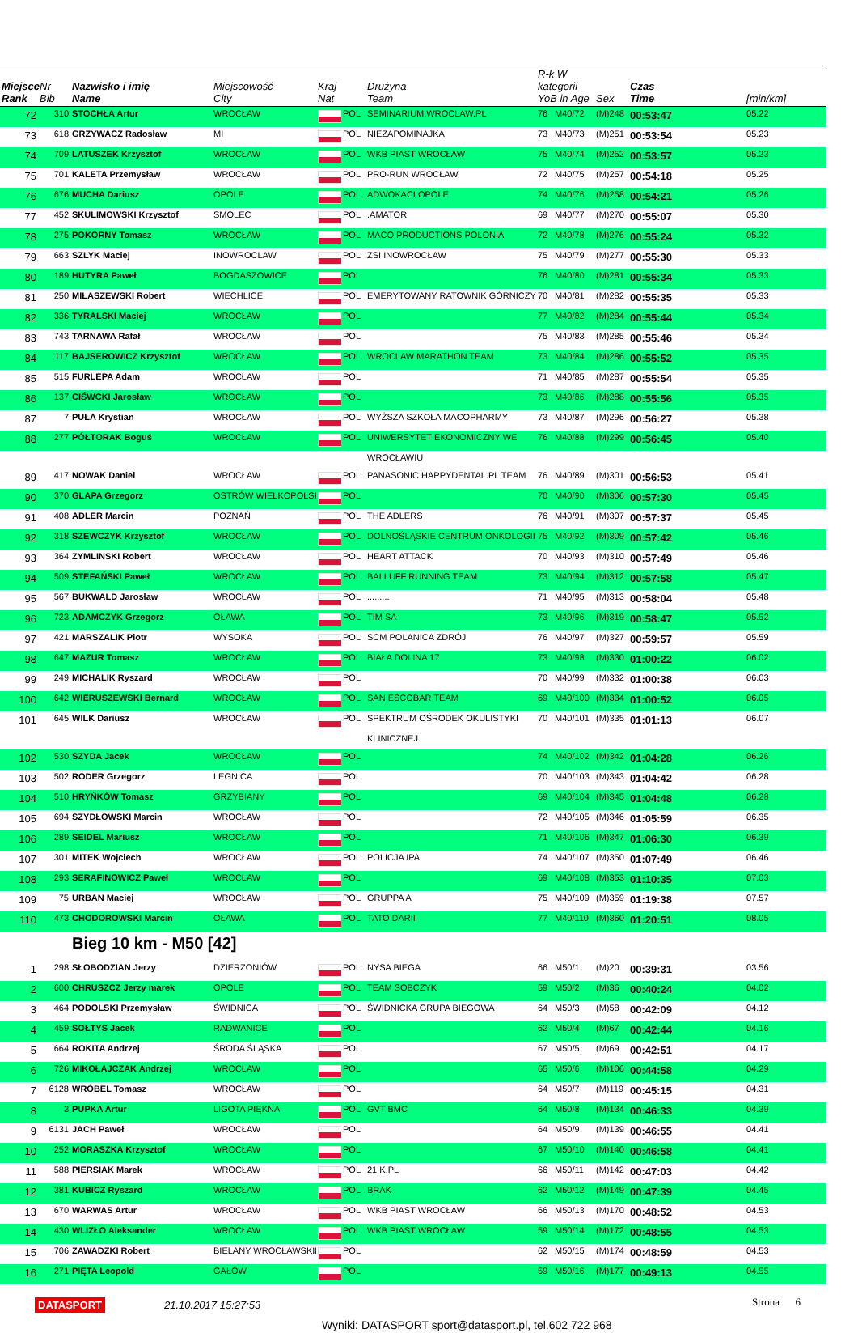| Miejsce Rank | Nr Bib | Nazwisko i imię Name | Miejscowość City | Kraj Nat | | Drużyna Team | R-k W kategorii YoB in Age | | Sex | Czas Time | [min/km] |
| --- | --- | --- | --- | --- | --- | --- | --- | --- | --- | --- | --- |
| 72 | 310 | STOCHŁA Artur | WROCŁAW | | POL | SEMINARIUM.WROCLAW.PL | 76 | M40/72 | (M)248 | 00:53:47 | 05.22 |
| 73 | 618 | GRZYWACZ Radosław | MI | | POL | NIEZAPOMINAJKA | 73 | M40/73 | (M)251 | 00:53:54 | 05.23 |
| 74 | 709 | LATUSZEK Krzysztof | WROCŁAW | | POL | WKB PIAST WROCŁAW | 75 | M40/74 | (M)252 | 00:53:57 | 05.23 |
| 75 | 701 | KALETA Przemysław | WROCŁAW | | POL | PRO-RUN WROCŁAW | 72 | M40/75 | (M)257 | 00:54:18 | 05.25 |
| 76 | 676 | MUCHA Dariusz | OPOLE | | POL | ADWOKACI OPOLE | 74 | M40/76 | (M)258 | 00:54:21 | 05.26 |
| 77 | 452 | SKULIMOWSKI Krzysztof | SMOLEC | | POL | .AMATOR | 69 | M40/77 | (M)270 | 00:55:07 | 05.30 |
| 78 | 275 | POKORNY Tomasz | WROCŁAW | | POL | MACO PRODUCTIONS POLONIA | 72 | M40/78 | (M)276 | 00:55:24 | 05.32 |
| 79 | 663 | SZLYK Maciej | INOWROCLAW | | POL | ZSI INOWROCŁAW | 75 | M40/79 | (M)277 | 00:55:30 | 05.33 |
| 80 | 189 | HUTYRA Paweł | BOGDASZOWICE | | POL | | 76 | M40/80 | (M)281 | 00:55:34 | 05.33 |
| 81 | 250 | MIŁASZEWSKI Robert | WIECHLICE | | POL | EMERYTOWANY RATOWNIK GÓRNICZY | 70 | M40/81 | (M)282 | 00:55:35 | 05.33 |
| 82 | 336 | TYRALSKI Maciej | WROCŁAW | | POL | | 77 | M40/82 | (M)284 | 00:55:44 | 05.34 |
| 83 | 743 | TARNAWA Rafał | WROCŁAW | | POL | | 75 | M40/83 | (M)285 | 00:55:46 | 05.34 |
| 84 | 117 | BAJSEROWICZ Krzysztof | WROCŁAW | | POL | WROCLAW MARATHON TEAM | 73 | M40/84 | (M)286 | 00:55:52 | 05.35 |
| 85 | 515 | FURLEPA Adam | WROCŁAW | | POL | | 71 | M40/85 | (M)287 | 00:55:54 | 05.35 |
| 86 | 137 | CIŚWCKI Jarosław | WROCŁAW | | POL | | 73 | M40/86 | (M)288 | 00:55:56 | 05.35 |
| 87 | 7 | PUŁA Krystian | WROCŁAW | | POL | WYŻSZA SZKOŁA MACOPHARMY | 73 | M40/87 | (M)296 | 00:56:27 | 05.38 |
| 88 | 277 | PÓŁTORAK Boguś | WROCŁAW | | POL | UNIWERSYTET EKONOMICZNY WE | 76 | M40/88 | (M)299 | 00:56:45 | 05.40 |
| | | | | | | WROCŁAWIU | | | | | |
| 89 | 417 | NOWAK Daniel | WROCŁAW | | POL | PANASONIC HAPPYDENTAL.PL TEAM | 76 | M40/89 | (M)301 | 00:56:53 | 05.41 |
| 90 | 370 | GLAPA Grzegorz | OSTRÓW WIELKOPOLSKI | | POL | | 70 | M40/90 | (M)306 | 00:57:30 | 05.45 |
| 91 | 408 | ADLER Marcin | POZNAŃ | | POL | THE ADLERS | 76 | M40/91 | (M)307 | 00:57:37 | 05.45 |
| 92 | 318 | SZEWCZYK Krzysztof | WROCŁAW | | POL | DOLNOŚLĄSKIE CENTRUM ONKOLOGII | 75 | M40/92 | (M)309 | 00:57:42 | 05.46 |
| 93 | 364 | ZYMLINSKI Robert | WROCŁAW | | POL | HEART ATTACK | 70 | M40/93 | (M)310 | 00:57:49 | 05.46 |
| 94 | 509 | STEFAŃSKI Paweł | WROCŁAW | | POL | BALLUFF RUNNING TEAM | 73 | M40/94 | (M)312 | 00:57:58 | 05.47 |
| 95 | 567 | BUKWALD Jarosław | WROCŁAW | | POL | ......... | 71 | M40/95 | (M)313 | 00:58:04 | 05.48 |
| 96 | 723 | ADAMCZYK Grzegorz | OŁAWA | | POL | TIM SA | 73 | M40/96 | (M)319 | 00:58:47 | 05.52 |
| 97 | 421 | MARSZALIK Piotr | WYSOKA | | POL | SCM POLANICA ZDRÓJ | 76 | M40/97 | (M)327 | 00:59:57 | 05.59 |
| 98 | 647 | MAZUR Tomasz | WROCŁAW | | POL | BIAŁA DOLINA 17 | 73 | M40/98 | (M)330 | 01:00:22 | 06.02 |
| 99 | 249 | MICHALIK Ryszard | WROCŁAW | | POL | | 70 | M40/99 | (M)332 | 01:00:38 | 06.03 |
| 100 | 642 | WIERUSZEWSKI Bernard | WROCŁAW | | POL | SAN ESCOBAR TEAM | 69 | M40/100 | (M)334 | 01:00:52 | 06.05 |
| 101 | 645 | WILK Dariusz | WROCŁAW | | POL | SPEKTRUM OŚRODEK OKULISTYKI | 70 | M40/101 | (M)335 | 01:01:13 | 06.07 |
| | | | | | | KLINICZNEJ | | | | | |
| 102 | 530 | SZYDA Jacek | WROCŁAW | | POL | | 74 | M40/102 | (M)342 | 01:04:28 | 06.26 |
| 103 | 502 | RODER Grzegorz | LEGNICA | | POL | | 70 | M40/103 | (M)343 | 01:04:42 | 06.28 |
| 104 | 510 | HRYŃKÓW Tomasz | GRZYBIANY | | POL | | 69 | M40/104 | (M)345 | 01:04:48 | 06.28 |
| 105 | 694 | SZYDŁOWSKI Marcin | WROCŁAW | | POL | | 72 | M40/105 | (M)346 | 01:05:59 | 06.35 |
| 106 | 289 | SEIDEL Mariusz | WROCŁAW | | POL | | 71 | M40/106 | (M)347 | 01:06:30 | 06.39 |
| 107 | 301 | MITEK Wojciech | WROCŁAW | | POL | POLICJA IPA | 74 | M40/107 | (M)350 | 01:07:49 | 06.46 |
| 108 | 293 | SERAFINOWICZ Paweł | WROCŁAW | | POL | | 69 | M40/108 | (M)353 | 01:10:35 | 07.03 |
| 109 | 75 | URBAN Maciej | WROCŁAW | | POL | GRUPPA A | 75 | M40/109 | (M)359 | 01:19:38 | 07.57 |
| 110 | 473 | CHODOROWSKI Marcin | OŁAWA | | POL | TATO DARII | 77 | M40/110 | (M)360 | 01:20:51 | 08.05 |
| | | Bieg 10 km - M50 [42] | | | | | | | | | |
| 1 | 298 | SŁOBODZIAN Jerzy | DZIERŻONIÓW | | POL | NYSA BIEGA | 66 | M50/1 | (M)20 | 00:39:31 | 03.56 |
| 2 | 600 | CHRUSZCZ Jerzy marek | OPOLE | | POL | TEAM SOBCZYK | 59 | M50/2 | (M)36 | 00:40:24 | 04.02 |
| 3 | 464 | PODOLSKI Przemysław | ŚWIDNICA | | POL | ŚWIDNICKA GRUPA BIEGOWA | 64 | M50/3 | (M)58 | 00:42:09 | 04.12 |
| 4 | 459 | SOŁTYS Jacek | RADWANICE | | POL | | 62 | M50/4 | (M)67 | 00:42:44 | 04.16 |
| 5 | 664 | ROKITA Andrzej | ŚRODA ŚLĄSKA | | POL | | 67 | M50/5 | (M)69 | 00:42:51 | 04.17 |
| 6 | 726 | MIKOŁAJCZAK Andrzej | WROCŁAW | | POL | | 65 | M50/6 | (M)106 | 00:44:58 | 04.29 |
| 7 | 6128 | WRÓBEL Tomasz | WROCŁAW | | POL | | 64 | M50/7 | (M)119 | 00:45:15 | 04.31 |
| 8 | 3 | PUPKA Artur | LIGOTA PIĘKNA | | POL | GVT BMC | 64 | M50/8 | (M)134 | 00:46:33 | 04.39 |
| 9 | 6131 | JACH Paweł | WROCŁAW | | POL | | 64 | M50/9 | (M)139 | 00:46:55 | 04.41 |
| 10 | 252 | MORASZKA Krzysztof | WROCŁAW | | POL | | 67 | M50/10 | (M)140 | 00:46:58 | 04.41 |
| 11 | 588 | PIERSIAK Marek | WROCŁAW | | POL | 21 K.PL | 66 | M50/11 | (M)142 | 00:47:03 | 04.42 |
| 12 | 381 | KUBICZ Ryszard | WROCŁAW | | POL | BRAK | 62 | M50/12 | (M)149 | 00:47:39 | 04.45 |
| 13 | 670 | WARWAS Artur | WROCŁAW | | POL | WKB PIAST WROCŁAW | 66 | M50/13 | (M)170 | 00:48:52 | 04.53 |
| 14 | 430 | WLIZŁO Aleksander | WROCŁAW | | POL | WKB PIAST WROCŁAW | 59 | M50/14 | (M)172 | 00:48:55 | 04.53 |
| 15 | 706 | ZAWADZKI Robert | BIELANY WROCŁAWSKIE | | POL | | 62 | M50/15 | (M)174 | 00:48:59 | 04.53 |
| 16 | 271 | PIĘTA Leopold | GAŁÓW | | POL | | 59 | M50/16 | (M)177 | 00:49:13 | 04.55 |
DATASPORT 21.10.2017 15:27:53 Strona 6
Wyniki: DATASPORT sport@datasport.pl, tel.602 722 968